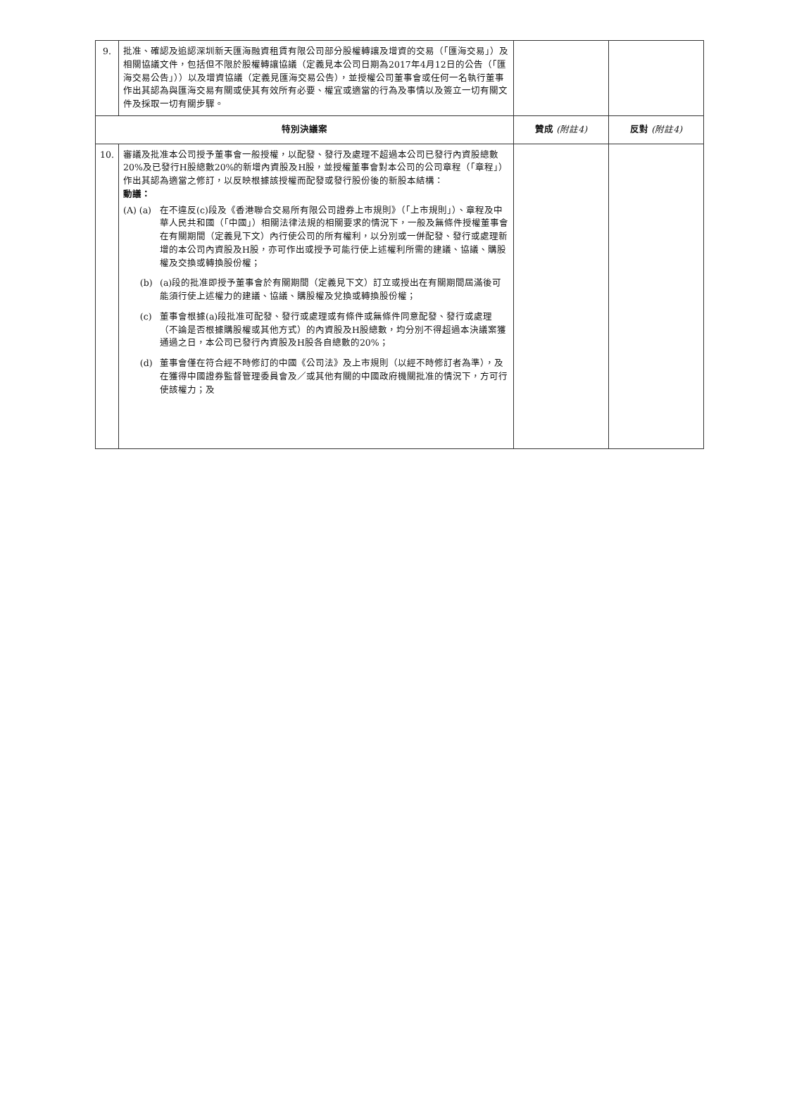| 9. | 批准、確認及追認深圳新天匯海融資租賃有限公司部分股權轉讓及增資的交易（「匯海交易」）及相關協議文件，包括但不限於股權轉讓協議（定義見本公司日期為2017年4月12日的公告（「匯海交易公告」））以及增資協議（定義見匯海交易公告），並授權公司董事會或任何一名執行董事作出其認為與匯海交易有關或使其有效所有必要、權宜或適當的行為及事情以及簽立一切有關文件及採取一切有關步驟。 | | |
| 特別決議案 | | 贊成 (附註4) | 反對 (附註4) |
| 10. | 審議及批准本公司授予董事會一般授權，以配發、發行及處理不超過本公司已發行內資股總數20%及已發行H股總數20%的新增內資股及H股，並授權董事會對本公司的公司章程（「章程」）作出其認為適當之修訂，以反映根據該授權而配發或發行股份後的新股本結構： 動議： (A) (a) 在不違反(c)段及《香港聯合交易所有限公司證券上市規則》（「上市規則」）、章程及中華人民共和國（「中國」）相關法律法規的相關要求的情況下，一般及無條件授權董事會在有關期間（定義見下文）內行使公司的所有權利，以分別或一併配發、發行或處理新增的本公司內資股及H股，亦可作出或授予可能行使上述權利所需的建議、協議、購股權及交換或轉換股份權； (b) (a)段的批准即授予董事會於有關期間（定義見下文）訂立或授出在有關期間屆滿後可能須行使上述權力的建議、協議、購股權及兌換或轉換股份權； (c) 董事會根據(a)段批准可配發、發行或處理或有條件或無條件同意配發、發行或處理（不論是否根據購股權或其他方式）的內資股及H股總數，均分別不得超過本決議案獲通過之日，本公司已發行內資股及H股各自總數的20%； (d) 董事會僅在符合經不時修訂的中國《公司法》及上市規則（以經不時修訂者為準），及在獲得中國證券監督管理委員會及／或其他有關的中國政府機關批准的情況下，方可行使該權力；及 | | |